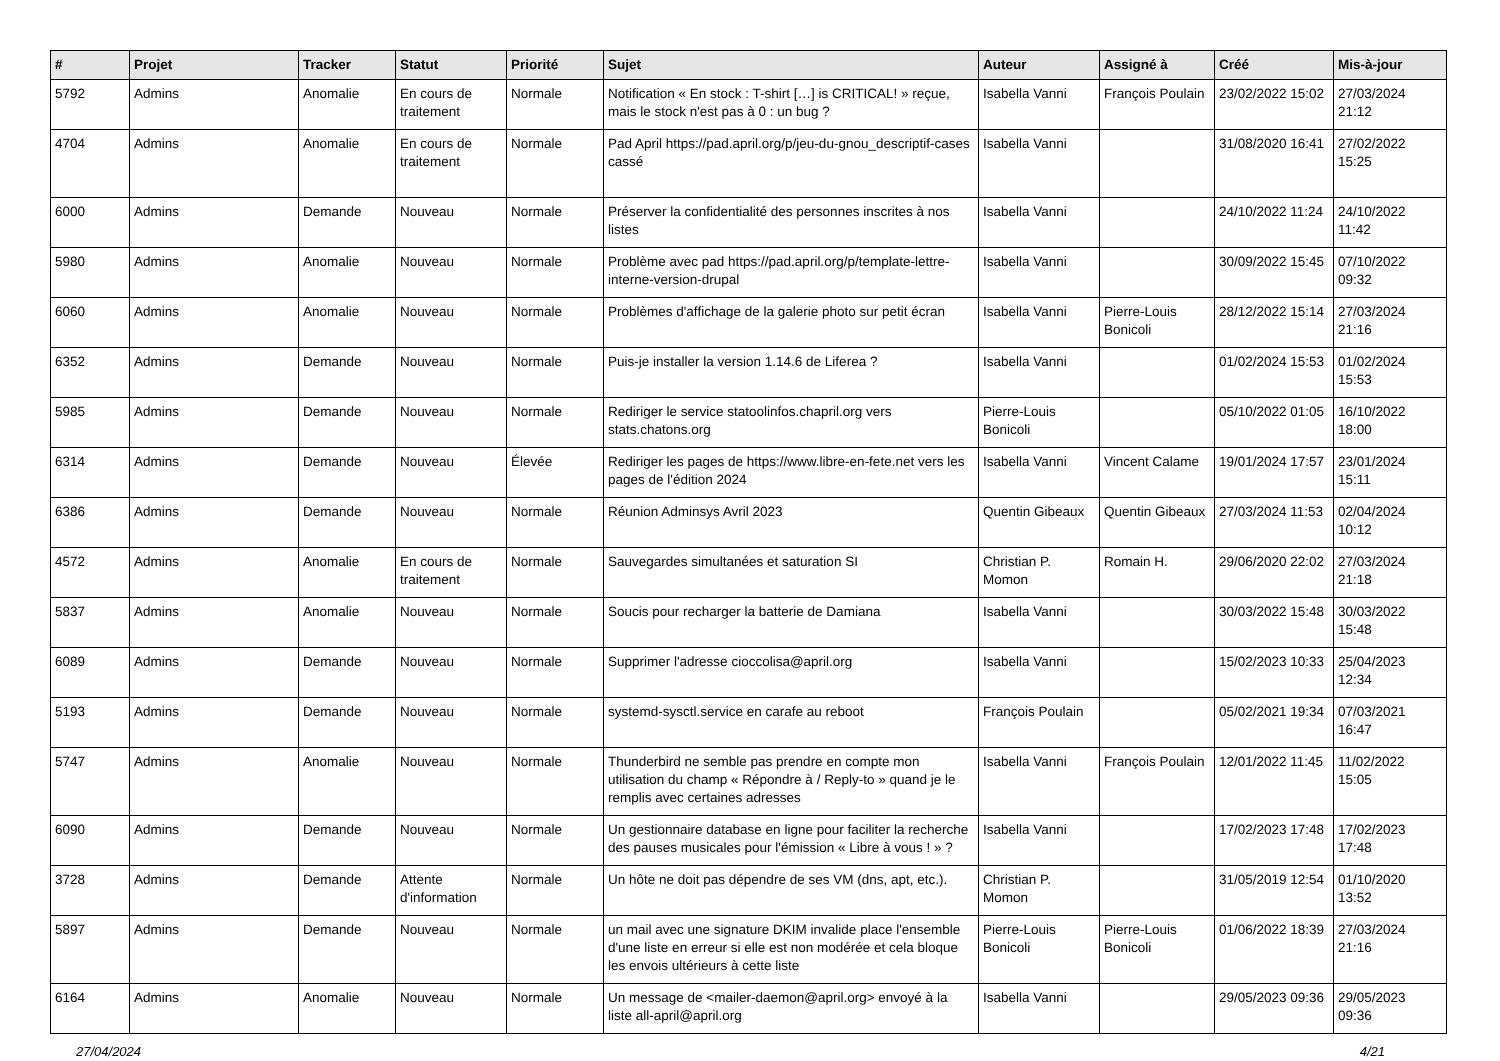| # | Projet | Tracker | Statut | Priorité | Sujet | Auteur | Assigné à | Créé | Mis-à-jour |
| --- | --- | --- | --- | --- | --- | --- | --- | --- | --- |
| 5792 | Admins | Anomalie | En cours de traitement | Normale | Notification « En stock : T-shirt […] is CRITICAL! » reçue, mais le stock n'est pas à 0 : un bug ? | Isabella Vanni | François Poulain | 23/02/2022 15:02 | 27/03/2024 21:12 |
| 4704 | Admins | Anomalie | En cours de traitement | Normale | Pad April https://pad.april.org/p/jeu-du-gnou_descriptif-cases cassé | Isabella Vanni | | 31/08/2020 16:41 | 27/02/2022 15:25 |
| 6000 | Admins | Demande | Nouveau | Normale | Préserver la confidentialité des personnes inscrites à nos listes | Isabella Vanni | | 24/10/2022 11:24 | 24/10/2022 11:42 |
| 5980 | Admins | Anomalie | Nouveau | Normale | Problème avec pad https://pad.april.org/p/template-lettre-interne-version-drupal | Isabella Vanni | | 30/09/2022 15:45 | 07/10/2022 09:32 |
| 6060 | Admins | Anomalie | Nouveau | Normale | Problèmes d'affichage de la galerie photo sur petit écran | Isabella Vanni | Pierre-Louis Bonicoli | 28/12/2022 15:14 | 27/03/2024 21:16 |
| 6352 | Admins | Demande | Nouveau | Normale | Puis-je installer la version 1.14.6 de Liferea ? | Isabella Vanni | | 01/02/2024 15:53 | 01/02/2024 15:53 |
| 5985 | Admins | Demande | Nouveau | Normale | Rediriger le service statoolinfos.chapril.org vers stats.chatons.org | Pierre-Louis Bonicoli | | 05/10/2022 01:05 | 16/10/2022 18:00 |
| 6314 | Admins | Demande | Nouveau | Élevée | Rediriger les pages de https://www.libre-en-fete.net vers les pages de l'édition 2024 | Isabella Vanni | Vincent Calame | 19/01/2024 17:57 | 23/01/2024 15:11 |
| 6386 | Admins | Demande | Nouveau | Normale | Réunion Adminsys Avril 2023 | Quentin Gibeaux | Quentin Gibeaux | 27/03/2024 11:53 | 02/04/2024 10:12 |
| 4572 | Admins | Anomalie | En cours de traitement | Normale | Sauvegardes simultanées et saturation SI | Christian P. Momon | Romain H. | 29/06/2020 22:02 | 27/03/2024 21:18 |
| 5837 | Admins | Anomalie | Nouveau | Normale | Soucis pour recharger la batterie de Damiana | Isabella Vanni | | 30/03/2022 15:48 | 30/03/2022 15:48 |
| 6089 | Admins | Demande | Nouveau | Normale | Supprimer l'adresse cioccolisa@april.org | Isabella Vanni | | 15/02/2023 10:33 | 25/04/2023 12:34 |
| 5193 | Admins | Demande | Nouveau | Normale | systemd-sysctl.service en carafe au reboot | François Poulain | | 05/02/2021 19:34 | 07/03/2021 16:47 |
| 5747 | Admins | Anomalie | Nouveau | Normale | Thunderbird ne semble pas prendre en compte mon utilisation du champ « Répondre à / Reply-to » quand je le remplis avec certaines adresses | Isabella Vanni | François Poulain | 12/01/2022 11:45 | 11/02/2022 15:05 |
| 6090 | Admins | Demande | Nouveau | Normale | Un gestionnaire database en ligne pour faciliter la recherche des pauses musicales pour l'émission « Libre à vous ! » ? | Isabella Vanni | | 17/02/2023 17:48 | 17/02/2023 17:48 |
| 3728 | Admins | Demande | Attente d'information | Normale | Un hôte ne doit pas dépendre de ses VM (dns, apt, etc.). | Christian P. Momon | | 31/05/2019 12:54 | 01/10/2020 13:52 |
| 5897 | Admins | Demande | Nouveau | Normale | un mail avec une signature DKIM invalide place l'ensemble d'une liste en erreur si elle est non modérée et cela bloque les envois ultérieurs à cette liste | Pierre-Louis Bonicoli | Pierre-Louis Bonicoli | 01/06/2022 18:39 | 27/03/2024 21:16 |
| 6164 | Admins | Anomalie | Nouveau | Normale | Un message de <mailer-daemon@april.org> envoyé à la liste all-april@april.org | Isabella Vanni | | 29/05/2023 09:36 | 29/05/2023 09:36 |
27/04/2024 4/21